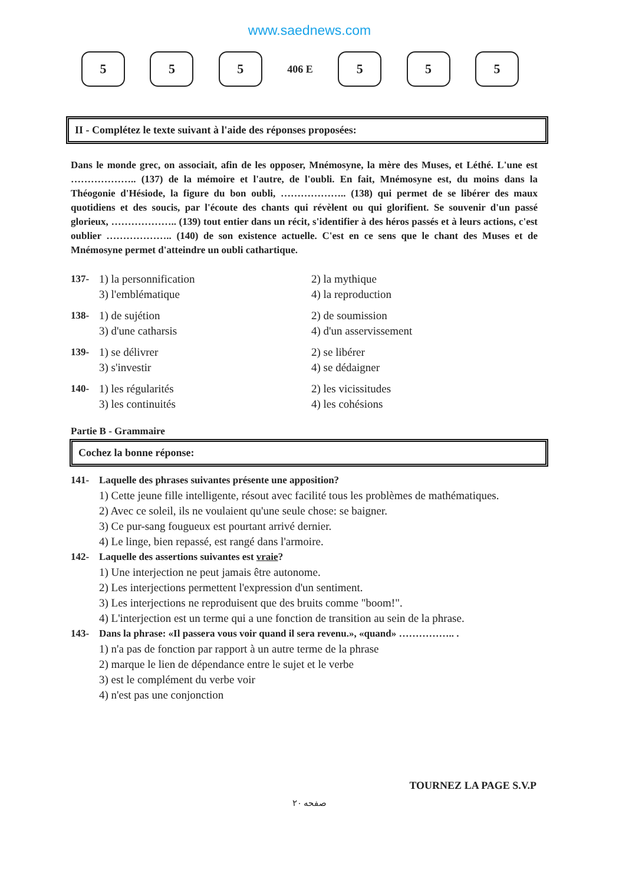www.saednews.com
5 5 5
406 E
5 5 5
II - Complétez le texte suivant à l'aide des réponses proposées:
Dans le monde grec, on associait, afin de les opposer, Mnémosyne, la mère des Muses, et Léthé. L'une est ……………….. (137) de la mémoire et l'autre, de l'oubli. En fait, Mnémosyne est, du moins dans la Théogonie d'Hésiode, la figure du bon oubli, ……………….. (138) qui permet de se libérer des maux quotidiens et des soucis, par l'écoute des chants qui révèlent ou qui glorifient. Se souvenir d'un passé glorieux, ……………….. (139) tout entier dans un récit, s'identifier à des héros passés et à leurs actions, c'est oublier ……………….. (140) de son existence actuelle. C'est en ce sens que le chant des Muses et de Mnémosyne permet d'atteindre un oubli cathartique.
137- 1) la personnification 2) la mythique
3) l'emblématique 4) la reproduction
138- 1) de sujétion 2) de soumission
3) d'une catharsis 4) d'un asservissement
139- 1) se délivrer 2) se libérer
3) s'investir 4) se dédaigner
140- 1) les régularités 2) les vicissitudes
3) les continuités 4) les cohésions
Partie B - Grammaire
Cochez la bonne réponse:
141- Laquelle des phrases suivantes présente une apposition?
1) Cette jeune fille intelligente, résout avec facilité tous les problèmes de mathématiques.
2) Avec ce soleil, ils ne voulaient qu'une seule chose: se baigner.
3) Ce pur-sang fougueux est pourtant arrivé dernier.
4) Le linge, bien repassé, est rangé dans l'armoire.
142- Laquelle des assertions suivantes est vraie?
1) Une interjection ne peut jamais être autonome.
2) Les interjections permettent l'expression d'un sentiment.
3) Les interjections ne reproduisent que des bruits comme "boom!".
4) L'interjection est un terme qui a une fonction de transition au sein de la phrase.
143- Dans la phrase: «Il passera vous voir quand il sera revenu.», «quand» …………….. .
1) n'a pas de fonction par rapport à un autre terme de la phrase
2) marque le lien de dépendance entre le sujet et le verbe
3) est le complément du verbe voir
4) n'est pas une conjonction
TOURNEZ LA PAGE S.V.P
صفحه ۲۰